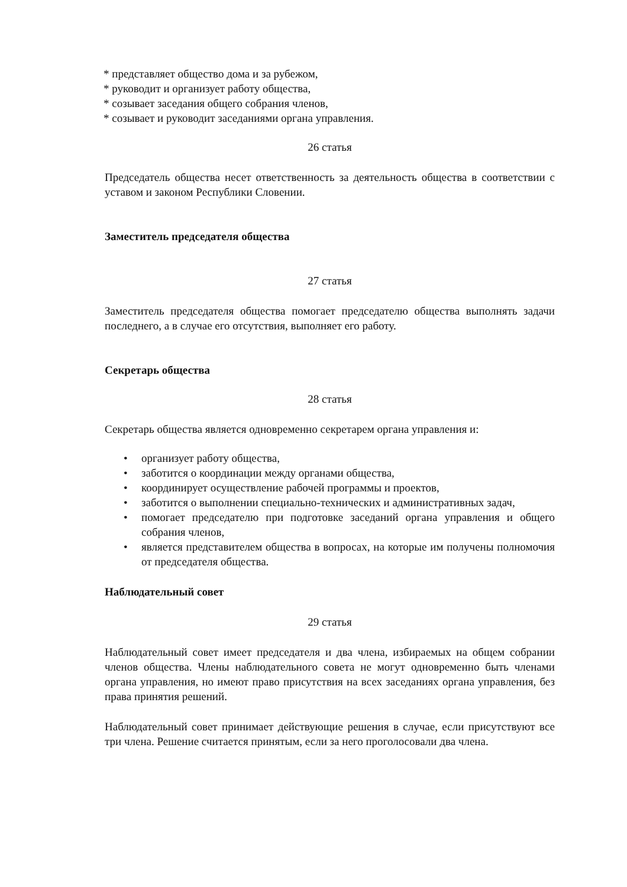* представляет общество дома и за рубежом,
* руководит и организует работу общества,
* созывает заседания общего собрания членов,
* созывает и руководит заседаниями органа управления.
26 статья
Председатель общества несет ответственность за деятельность общества в соответствии с уставом и законом Республики Словении.
Заместитель председателя общества
27 статья
Заместитель председателя общества помогает председателю общества выполнять задачи последнего, а в случае его отсутствия, выполняет его работу.
Секретарь общества
28 статья
Секретарь общества является одновременно секретарем органа управления и:
• организует работу общества,
• заботится о координации между органами общества,
• координирует осуществление рабочей программы и проектов,
• заботится о выполнении специально-технических и административных задач,
• помогает председателю при подготовке заседаний органа управления и общего собрания членов,
• является представителем общества в вопросах, на которые им получены полномочия от председателя общества.
Наблюдательный совет
29 статья
Наблюдательный совет имеет председателя и два члена, избираемых на общем собрании членов общества. Члены наблюдательного совета не могут одновременно быть членами органа управления, но имеют право присутствия на всех заседаниях органа управления, без права принятия решений.
Наблюдательный совет принимает действующие решения в случае, если присутствуют все три члена. Решение считается принятым, если за него проголосовали два члена.